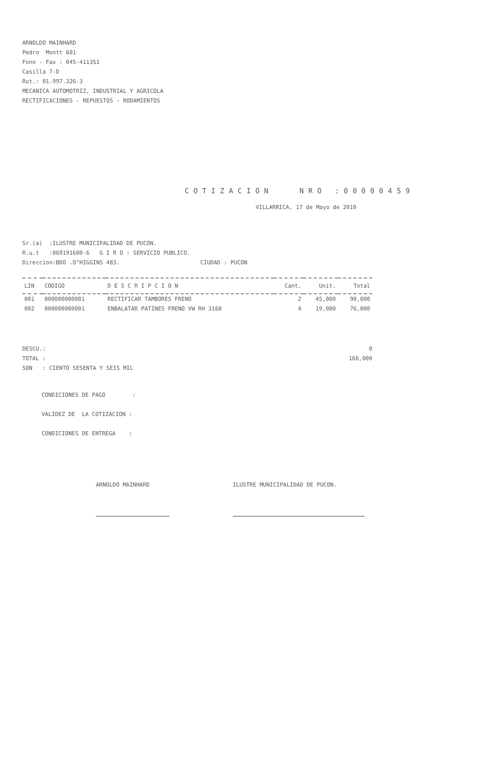ARNOLDO MAINHARD Pedro Montt 601 Fono - Fax : 045-411351 Casilla 7-D Rut.: 01.997.326-3 MECANICA AUTOMOTRIZ, INDUSTRIAL Y AGRICOLA RECTIFICACIONES - REPUESTOS - RODAMIENTOS
COTIZACION NRO :00000459
VILLARRICA, 17 de Mayo de 2010
Sr.(a) :ILUSTRE MUNICIPALIDAD DE PUCON. R.u.t :069191600-6 G I R O : SERVICIO PUBLICO. Direccion:BDO .O"HIGGINS 483. CIUDAD : PUCON
| LIN | CODIGO | D E S C R I P C I O N | Cant. | Unit. | Total |
| --- | --- | --- | --- | --- | --- |
| 001 | 000000000001 | RECTIFICAR TAMBORES FRENO | 2 | 45,000 | 90,000 |
| 002 | 000000000001 | ENBALATAR PATINES FRENO VW RH 3168 | 4 | 19,000 | 76,000 |
DESCU.: TOTAL : SON : CIENTO SESENTA Y SEIS MIL
0 166,000
CONDICIONES DE PAGO : VALIDEZ DE LA COTIZACION : CONDICIONES DE ENTREGA :
ARNOLDO MAINHARD ILUSTRE MUNICIPALIDAD DE PUCON.